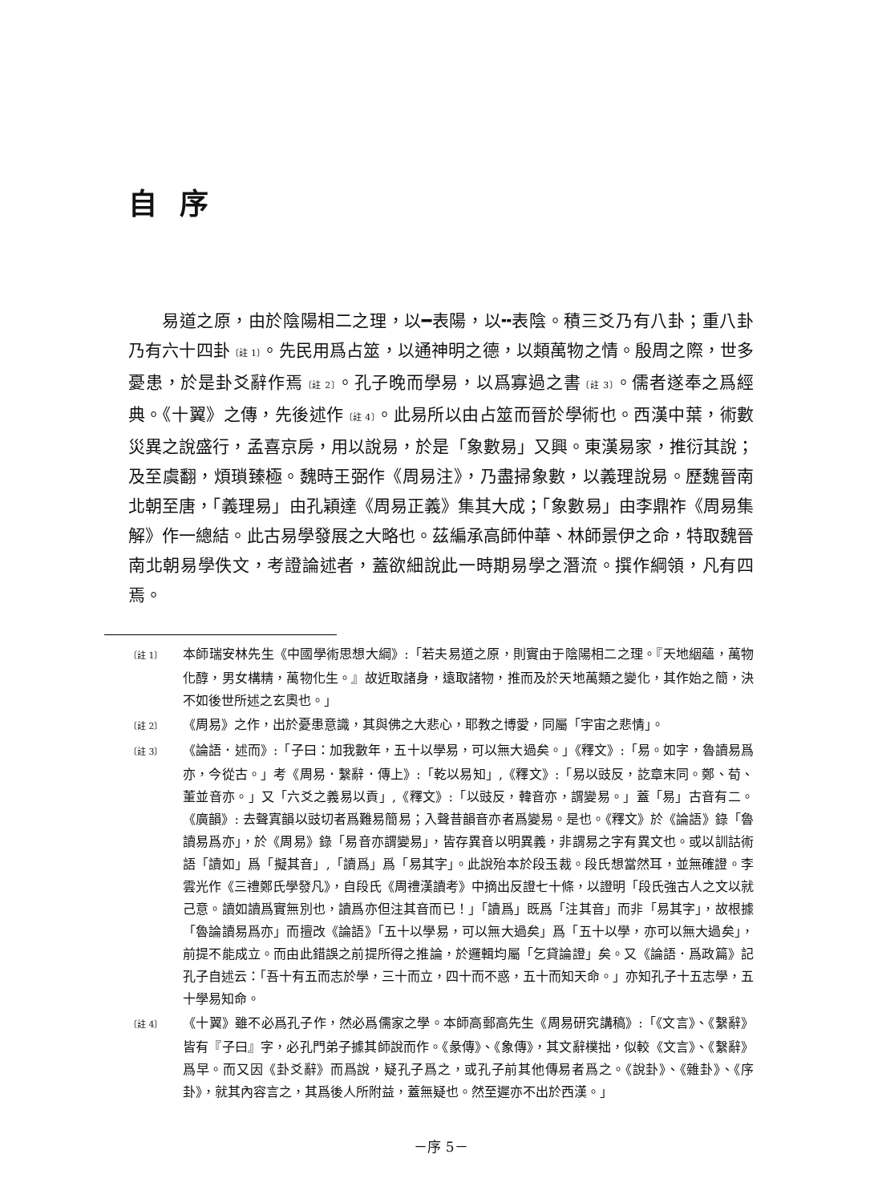自序
易道之原，由於陰陽相二之理，以━表陽，以╍表陰。積三爻乃有八卦；重八卦乃有六十四卦〔註 1〕。先民用爲占筮，以通神明之德，以類萬物之情。殷周之際，世多憂患，於是卦爻辭作焉〔註 2〕。孔子晚而學易，以爲寡過之書〔註 3〕。儒者遂奉之爲經典。《十翼》之傳，先後述作〔註 4〕。此易所以由占筮而晉於學術也。西漢中葉，術數災異之說盛行，孟喜京房，用以說易，於是「象數易」又興。東漢易家，推衍其說；及至虞翻，煩瑣臻極。魏時王弼作《周易注》，乃盡掃象數，以義理說易。歷魏晉南北朝至唐，「義理易」由孔穎達《周易正義》集其大成；「象數易」由李鼎祚《周易集解》作一總結。此古易學發展之大略也。茲編承高師仲華、林師景伊之命，特取魏晉南北朝易學佚文，考證論述者，蓋欲細說此一時期易學之潛流。撰作綱領，凡有四焉。
〔註 1〕 本師瑞安林先生《中國學術思想大綱》:「若夫易道之原，則實由于陰陽相二之理。『天地絪蘊，萬物化醇，男女構精，萬物化生。』故近取諸身，遠取諸物，推而及於天地萬類之變化，其作始之簡，決不如後世所述之玄奧也。」
〔註 2〕 《周易》之作，出於憂患意識，其與佛之大悲心，耶教之博愛，同屬「宇宙之悲情」。
〔註 3〕 《論語．述而》:「子曰：加我數年，五十以學易，可以無大過矣。」《釋文》:「易。如字，魯讀易爲亦，今從古。」考《周易．繫辭．傳上》:「乾以易知」,《釋文》:「易以豉反，訖章末同。鄭、荀、董並音亦。」又「六爻之義易以貢」,《釋文》:「以豉反，韓音亦，謂變易。」蓋「易」古音有二。《廣韻》: 去聲寘韻以豉切者爲難易簡易；入聲昔韻音亦者爲變易。是也。《釋文》於《論語》錄「魯讀易爲亦」，於《周易》錄「易音亦謂變易」，皆存異音以明異義，非謂易之字有異文也。或以訓詁術語「讀如」爲「擬其音」,「讀爲」爲「易其字」。此說殆本於段玉裁。段氏想當然耳，並無確證。李雲光作《三禮鄭氏學發凡》，自段氏《周禮漢讀考》中摘出反證七十條，以證明「段氏強古人之文以就己意。讀如讀爲實無別也，讀爲亦但注其音而已！」「讀爲」既爲「注其音」而非「易其字」，故根據「魯論讀易爲亦」而擅改《論語》「五十以學易，可以無大過矣」爲「五十以學，亦可以無大過矣」，前提不能成立。而由此錯誤之前提所得之推論，於邏輯均屬「乞貸論證」矣。又《論語．爲政篇》記孔子自述云：「吾十有五而志於學，三十而立，四十而不惑，五十而知天命。」亦知孔子十五志學，五十學易知命。
〔註 4〕 《十翼》雖不必爲孔子作，然必爲儒家之學。本師高郵高先生《周易研究講稿》:「《文言》、《繫辭》皆有『子曰』字，必孔門弟子據其師說而作。《彖傳》、《象傳》，其文辭樸拙，似較《文言》、《繫辭》爲早。而又因《卦爻辭》而爲說，疑孔子爲之，或孔子前其他傳易者爲之。《說卦》、《雜卦》、《序卦》，就其內容言之，其爲後人所附益，蓋無疑也。然至遲亦不出於西漢。」
－序 5－